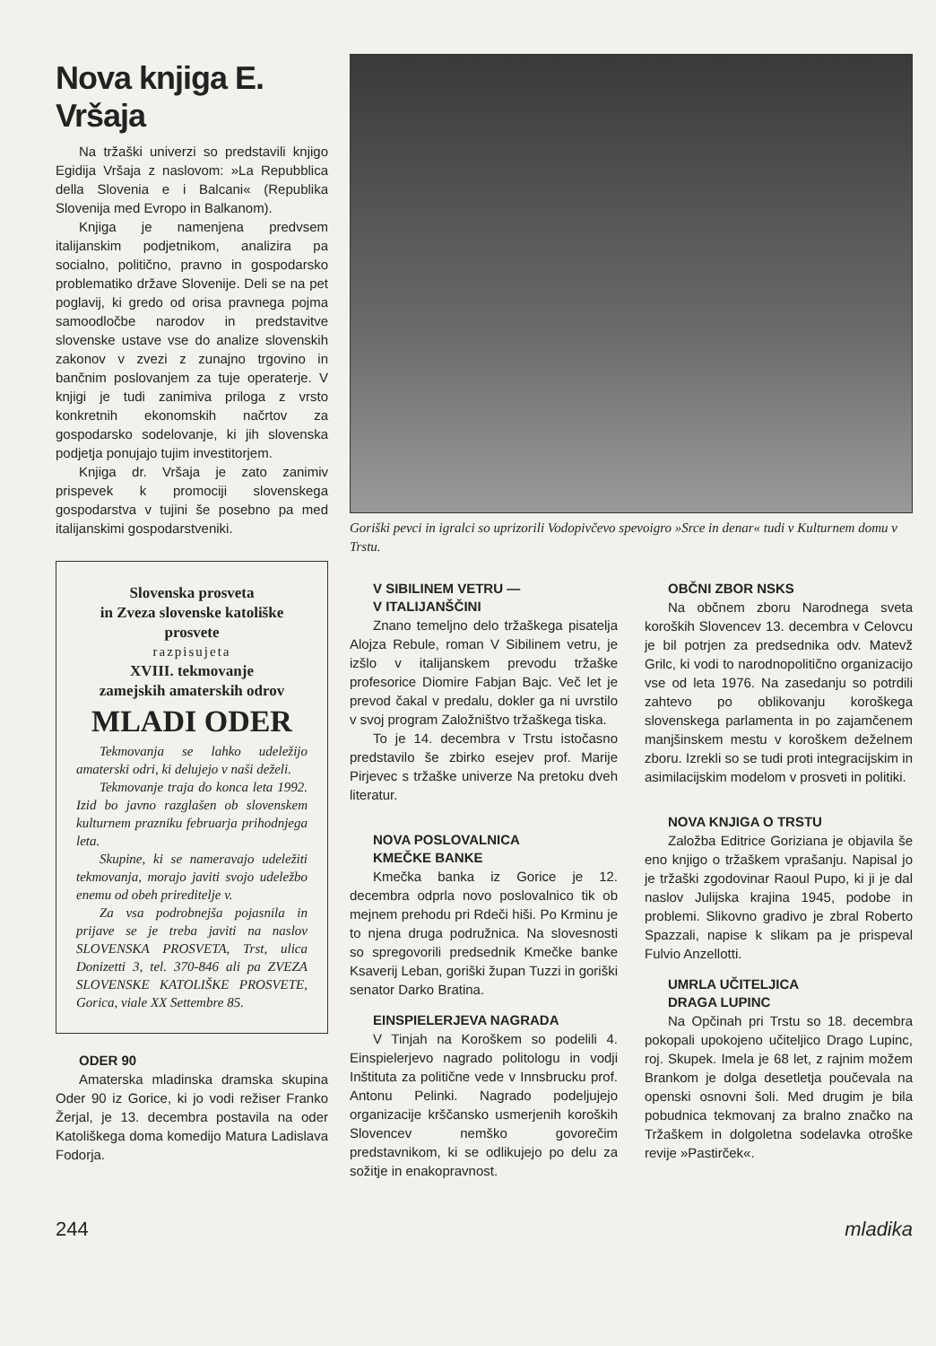Nova knjiga E. Vršaja
Na tržaški univerzi so predstavili knjigo Egidija Vršaja z naslovom: »La Repubblica della Slovenia e i Balcani« (Republika Slovenija med Evropo in Balkanom).
Knjiga je namenjena predvsem italijanskim podjetnikom, analizira pa socialno, politično, pravno in gospodarsko problematiko države Slovenije. Deli se na pet poglavij, ki gredo od orisa pravnega pojma samoodločbe narodov in predstavitve slovenske ustave vse do analize slovenskih zakonov v zvezi z zunajno trgovino in bančnim poslovanjem za tuje operaterje. V knjigi je tudi zanimiva priloga z vrsto konkretnih ekonomskih načrtov za gospodarsko sodelovanje, ki jih slovenska podjetja ponujajo tujim investitorjem.
Knjiga dr. Vršaja je zato zanimiv prispevek k promociji slovenskega gospodarstva v tujini še posebno pa med italijanskimi gospodarstveniki.
Slovenska prosveta
in Zveza slovenske katoliške prosvete
razpisujeta
XVIII. tekmovanje
zamejskih amaterskih odrov
MLADI ODER
Tekmovanja se lahko udeležijo amaterski odri, ki delujejo v naši deželi.
Tekmovanje traja do konca leta 1992. Izid bo javno razglašen ob slovenskem kulturnem prazniku februarja prihodnjega leta.
Skupine, ki se nameravajo udeležiti tekmovanja, morajo javiti svojo udeležbo enemu od obeh prireditelje v.
Za vsa podrobnejša pojasnila in prijave se je treba javiti na naslov SLOVENSKA PROSVETA, Trst, ulica Donizetti 3, tel. 370-846 ali pa ZVEZA SLOVENSKE KATOLIŠKE PROSVETE, Gorica, viale XX Settembre 85.
ODER 90
Amaterska mladinska dramska skupina Oder 90 iz Gorice, ki jo vodi režiser Franko Žerjal, je 13. decembra postavila na oder Katoliškega doma komedijo Matura Ladislava Fodorja.
Goriški pevci in igralci so uprizorili Vodopivčevo spevoigro »Srce in denar« tudi v Kulturnem domu v Trstu.
V SIBILINEM VETRU —
V ITALIJANŠČINI
Znano temeljno delo tržaškega pisatelja Alojza Rebule, roman V Sibilinem vetru, je izšlo v italijanskem prevodu tržaške profesorice Diomire Fabjan Bajc. Več let je prevod čakal v predalu, dokler ga ni uvrstilo v svoj program Založništvo tržaškega tiska.
To je 14. decembra v Trstu istočasno predstavilo še zbirko esejev prof. Marije Pirjevec s tržaške univerze Na pretoku dveh literatur.
NOVA POSLOVALNICA
KMEČKE BANKE
Kmečka banka iz Gorice je 12. decembra odprla novo poslovalnico tik ob mejnem prehodu pri Rdeči hiši. Po Krminu je to njena druga podružnica. Na slovesnosti so spregovorili predsednik Kmečke banke Ksaverij Leban, goriški župan Tuzzi in goriški senator Darko Bratina.
EINSPIELERJEVA NAGRADA
V Tinjah na Koroškem so podelili 4. Einspielerjevo nagrado politologu in vodji Inštituta za politične vede v Innsbrucku prof. Antonu Pelinki. Nagrado podeljujejo organizacije krščansko usmerjenih koroških Slovencev nemško govorečim predstavnikom, ki se odlikujejo po delu za sožitje in enakopravnost.
OBČNI ZBOR NSKS
Na občnem zboru Narodnega sveta koroških Slovencev 13. decembra v Celovcu je bil potrjen za predsednika odv. Matevž Grilc, ki vodi to narodnopolitično organizacijo vse od leta 1976. Na zasedanju so potrdili zahtevo po oblikovanju koroškega slovenskega parlamenta in po zajamčenem manjšinskem mestu v koroškem deželnem zboru. Izrekli so se tudi proti integracijskim in asimilacijskim modelom v prosveti in politiki.
NOVA KNJIGA O TRSTU
Založba Editrice Goriziana je objavila še eno knjigo o tržaškem vprašanju. Napisal jo je tržaški zgodovinar Raoul Pupo, ki ji je dal naslov Julijska krajina 1945, podobe in problemi. Slikovno gradivo je zbral Roberto Spazzali, napise k slikam pa je prispeval Fulvio Anzellotti.
UMRLA UČITELJICA
DRAGA LUPINC
Na Opčinah pri Trstu so 18. decembra pokopali upokojeno učiteljico Drago Lupinc, roj. Skupek. Imela je 68 let, z rajnim možem Brankom je dolga desetletja poučevala na openski osnovni šoli. Med drugim je bila pobudnica tekmovanj za bralno značko na Tržaškem in dolgoletna sodelavka otroške revije »Pastirček«.
244 mladika